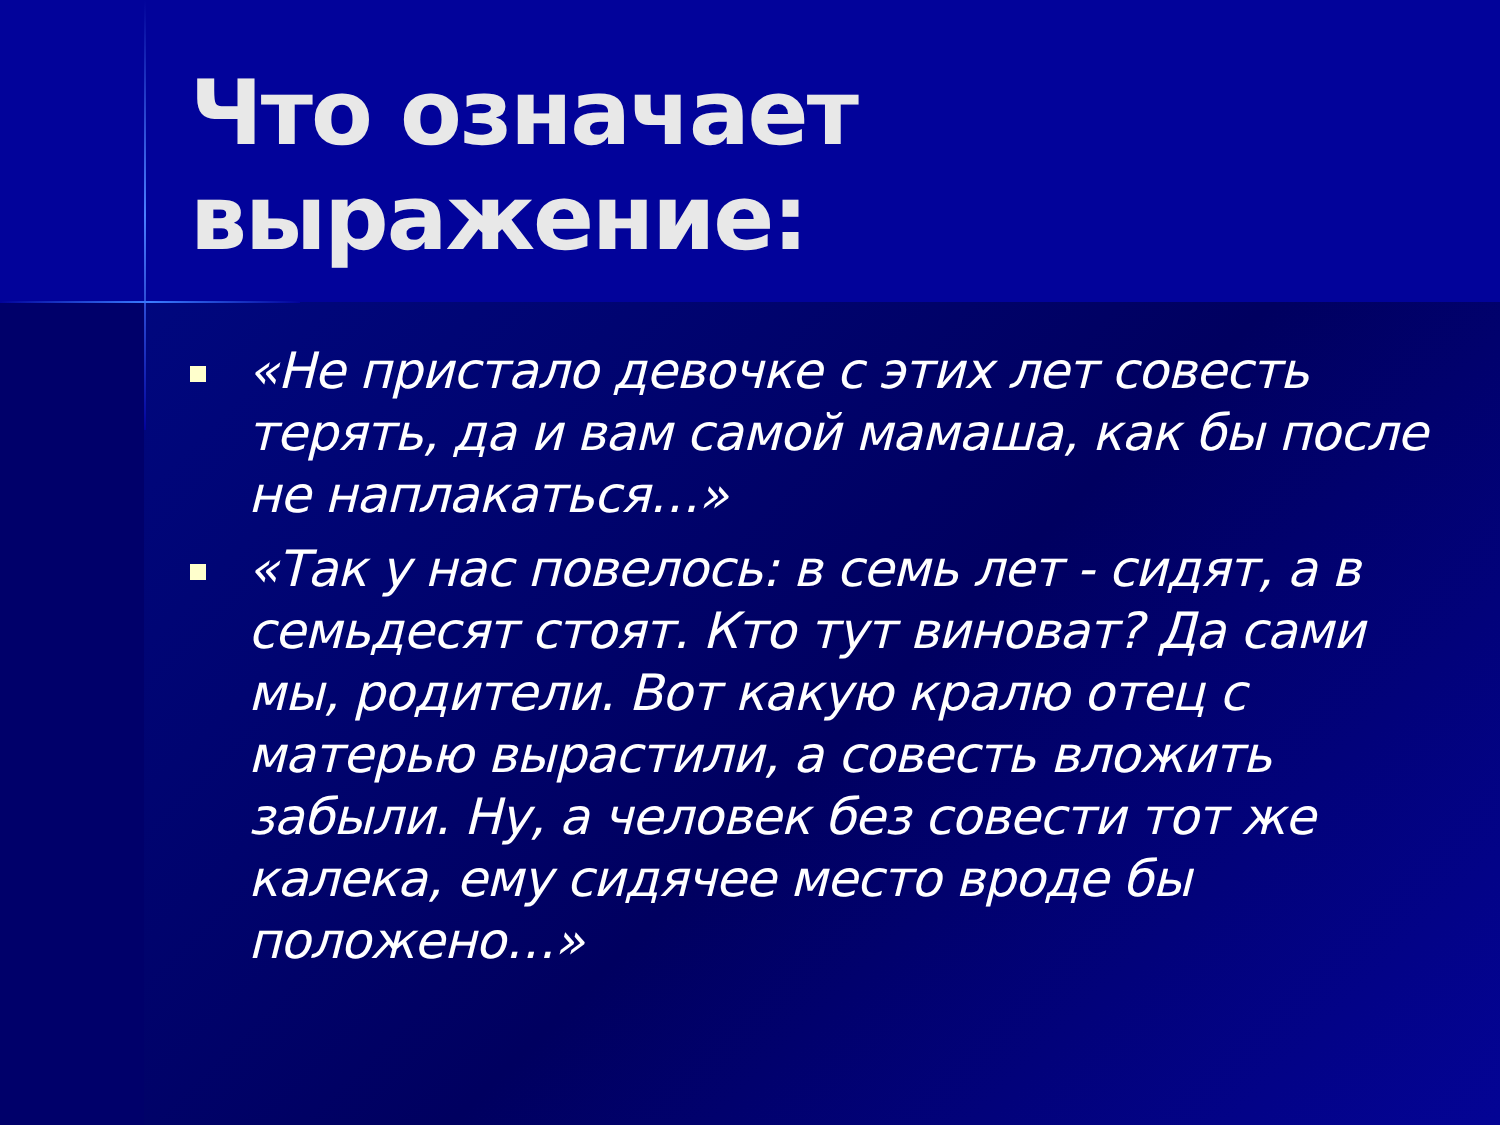Что означает выражение:
«Не пристало девочке с этих лет совесть терять, да и вам самой мамаша, как бы после не наплакаться…»
«Так у нас повелось: в семь лет - сидят, а в семьдесят стоят. Кто тут виноват? Да сами мы, родители. Вот какую кралю отец с матерью вырастили, а совесть вложить забыли. Ну, а человек без совести тот же калека, ему сидячее место вроде бы положено…»